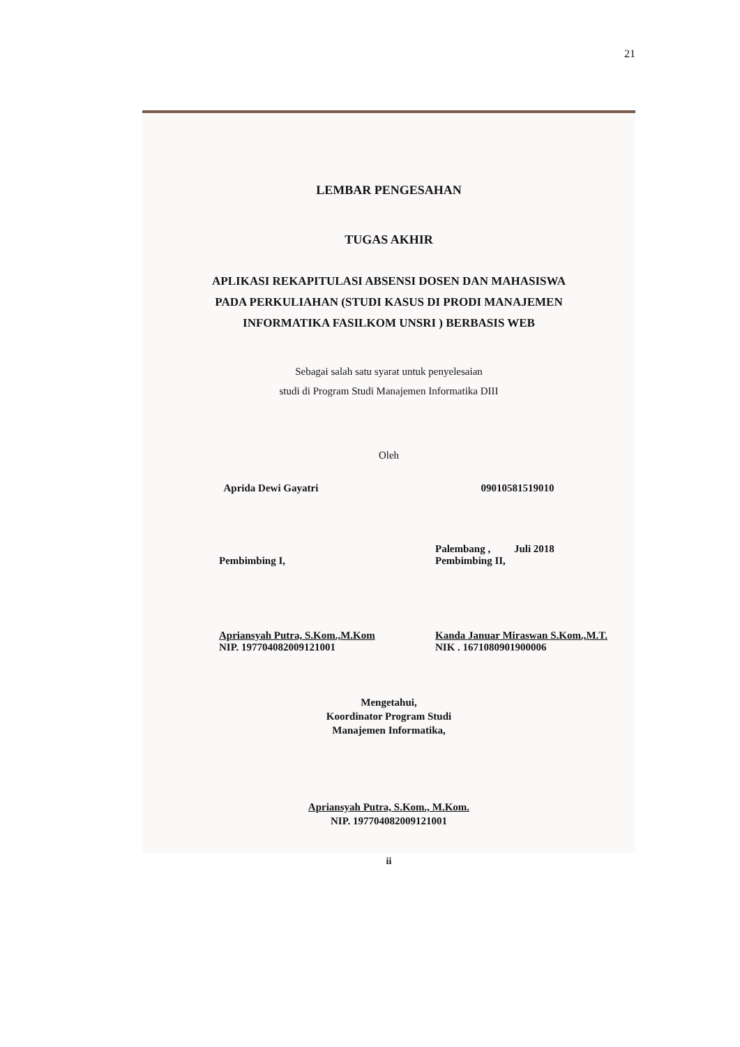21
LEMBAR PENGESAHAN
TUGAS AKHIR
APLIKASI REKAPITULASI ABSENSI DOSEN DAN MAHASISWA
PADA PERKULIAHAN (STUDI KASUS DI PRODI MANAJEMEN
INFORMATIKA FASILKOM UNSRI ) BERBASIS WEB
Sebagai salah satu syarat untuk penyelesaian
studi di Program Studi Manajemen Informatika DIII
Oleh
Aprida Dewi Gayatri 09010581519010
Pembimbing I,
Apriansyah Putra, S.Kom.,M.Kom
NIP. 197704082009121001
Palembang , Juli 2018
Pembimbing II,
Kanda Januar Miraswan S.Kom.,M.T.
NIK . 1671080901900006
Mengetahui,
Koordinator Program Studi
Manajemen Informatika,
Apriansyah Putra, S.Kom., M.Kom.
NIP. 197704082009121001
ii